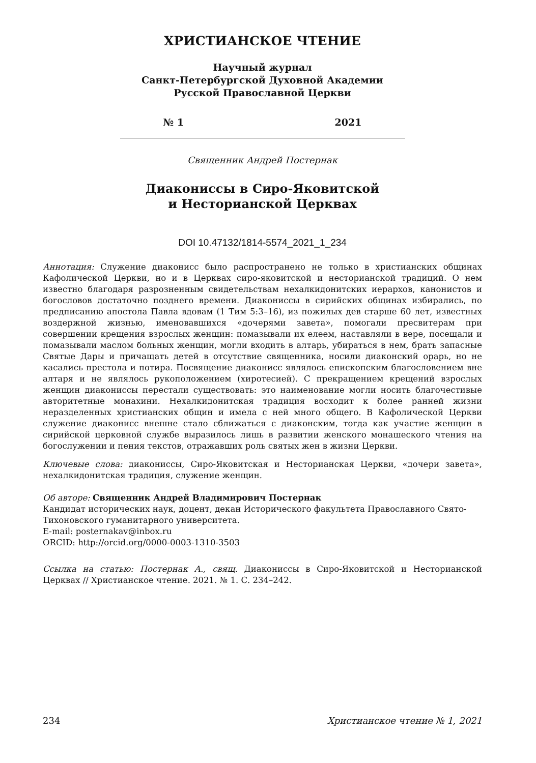ХРИСТИАНСКОЕ ЧТЕНИЕ
Научный журнал
Санкт-Петербургской Духовной Академии
Русской Православной Церкви
№ 1 2021
Священник Андрей Постернак
Диаконисcы в Сиро-Яковитской
и Несторианской Церквах
DOI 10.47132/1814-5574_2021_1_234
Аннотация: Служение диаконисс было распространено не только в христианских общинах Кафолической Церкви, но и в Церквах сиро-яковитской и несторианской традиций. О нем известно благодаря разрозненным свидетельствам нехалкидонитских иерархов, канонистов и богословов достаточно позднего времени. Диакониссы в сирийских общинах избирались, по предписанию апостола Павла вдовам (1 Тим 5:3–16), из пожилых дев старше 60 лет, известных воздержной жизнью, именовавшихся «дочерями завета», помогали пресвитерам при совершении крещения взрослых женщин: помазывали их елеем, наставляли в вере, посещали и помазывали маслом больных женщин, могли входить в алтарь, убираться в нем, брать запасные Святые Дары и причащать детей в отсутствие священника, носили диаконский орарь, но не касались престола и потира. Посвящение диаконисс являлось епископским благословением вне алтаря и не являлось рукоположением (хиротесией). С прекращением крещений взрослых женщин диакониссы перестали существовать: это наименование могли носить благочестивые авторитетные монахини. Нехалкидонитская традиция восходит к более ранней жизни неразделенных христианских общин и имела с ней много общего. В Кафолической Церкви служение диаконисс внешне стало сближаться с диаконским, тогда как участие женщин в сирийской церковной службе выразилось лишь в развитии женского монашеского чтения на богослужении и пения текстов, отражавших роль святых жен в жизни Церкви.
Ключевые слова: диакониссы, Сиро-Яковитская и Несторианская Церкви, «дочери завета», нехалкидонитская традиция, служение женщин.
Об авторе: Священник Андрей Владимирович Постернак
Кандидат исторических наук, доцент, декан Исторического факультета Православного Свято-Тихоновского гуманитарного университета.
E-mail: posternakav@inbox.ru
ORCID: http://orcid.org/0000-0003-1310-3503
Ссылка на статью: Постернак А., свящ. Диакониссы в Сиро-Яковитской и Несторианской Церквах // Христианское чтение. 2021. № 1. С. 234–242.
234 Христианское чтение № 1, 2021